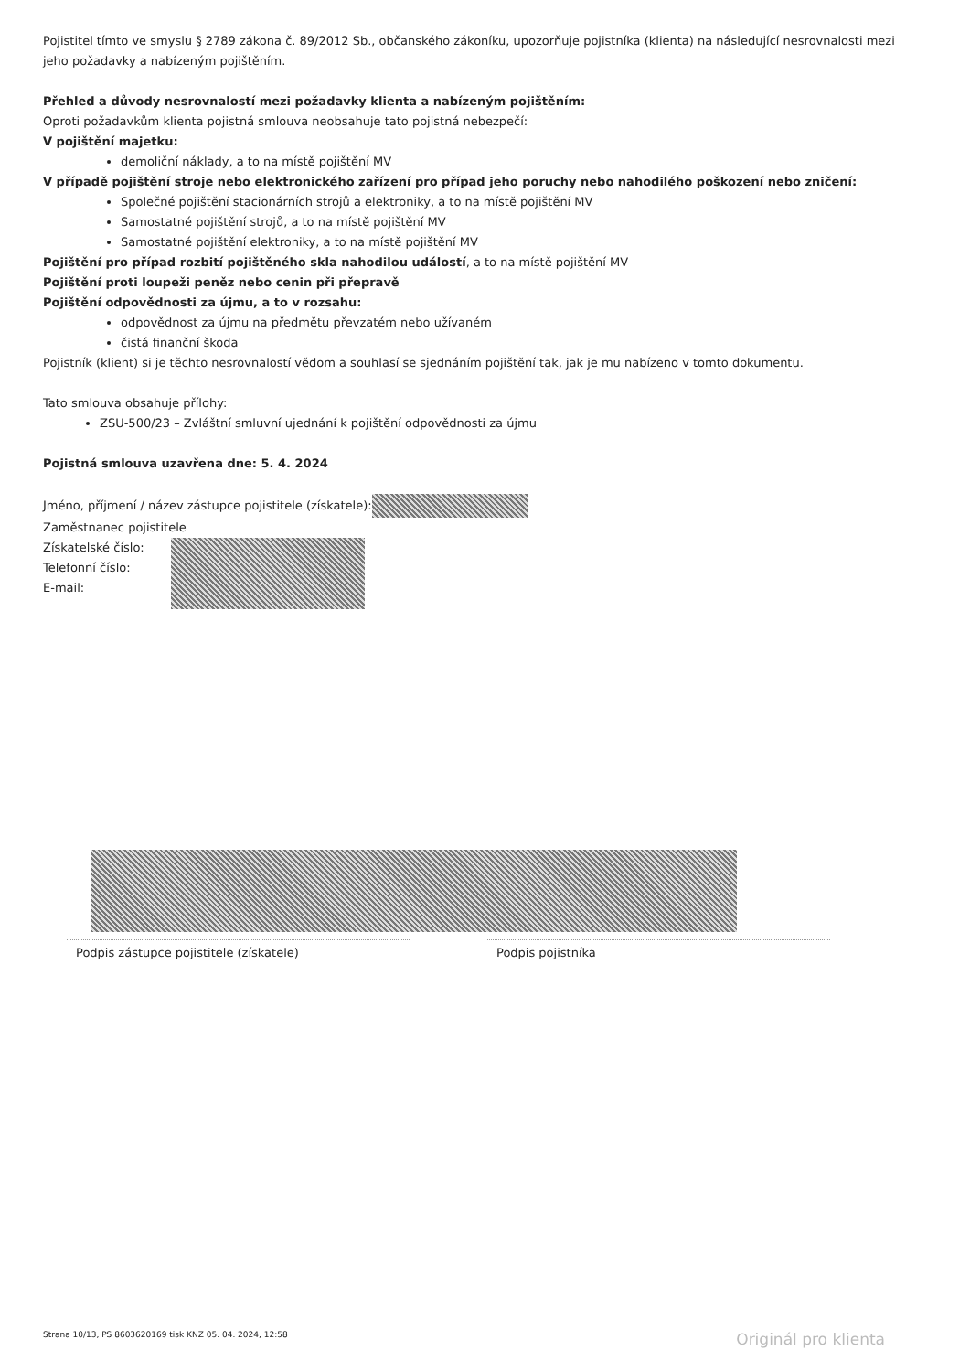Pojistitel tímto ve smyslu § 2789 zákona č. 89/2012 Sb., občanského zákoníku, upozorňuje pojistníka (klienta) na následující nesrovnalosti mezi jeho požadavky a nabízeným pojištěním.
Přehled a důvody nesrovnalostí mezi požadavky klienta a nabízeným pojištěním:
Oproti požadavkům klienta pojistná smlouva neobsahuje tato pojistná nebezpečí:
V pojištění majetku:
demoliční náklady, a to na místě pojištění MV
V případě pojištění stroje nebo elektronického zařízení pro případ jeho poruchy nebo nahodilého poškození nebo zničení:
Společné pojištění stacionárních strojů a elektroniky, a to na místě pojištění MV
Samostatné pojištění strojů, a to na místě pojištění MV
Samostatné pojištění elektroniky, a to na místě pojištění MV
Pojištění pro případ rozbití pojištěného skla nahodilou událostí, a to na místě pojištění MV
Pojištění proti loupeži peněz nebo cenin při přepravě
Pojištění odpovědnosti za újmu, a to v rozsahu:
odpovědnost za újmu na předmětu převzatém nebo užívaném
čistá finanční škoda
Pojistník (klient) si je těchto nesrovnalostí vědom a souhlasí se sjednáním pojištění tak, jak je mu nabízeno v tomto dokumentu.
Tato smlouva obsahuje přílohy:
ZSU-500/23 – Zvláštní smluvní ujednání k pojištění odpovědnosti za újmu
Pojistná smlouva uzavřena dne: 5. 4. 2024
Jméno, příjmení / název zástupce pojistitele (získatele):
Zaměstnanec pojistitele
Získatelské číslo:
Telefonní číslo:
E-mail:
Podpis zástupce pojistitele (získatele) Podpis pojistníka
Strana 10/13, PS 8603620169 tisk KNZ 05. 04. 2024, 12:58 Originál pro klienta